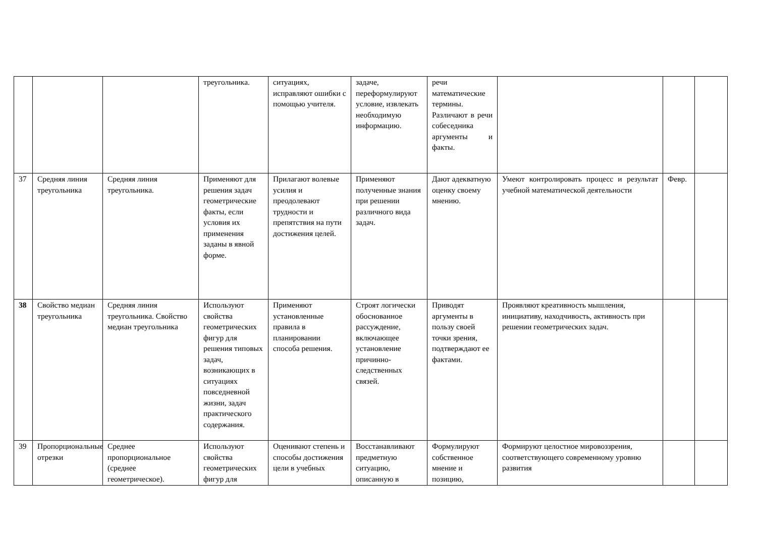| | | | треугольника. | ситуациях, исправляют ошибки с помощью учителя. | задаче, переформулируют условие, извлекать необходимую информацию. | речи математические термины. Различают в речи собеседника аргументы и факты. | | | |
| 37 | Средняя линия треугольника | Средняя линия треугольника. | Применяют для решения задач геометрические факты, если условия их применения заданы в явной форме. | Прилагают волевые усилия и преодолевают трудности и препятствия на пути достижения целей. | Применяют полученные знания при решении различного вида задач. | Дают адекватную оценку своему мнению. | Умеют контролировать процесс и результат учебной математической деятельности | Февр. | |
| 38 | Свойство медиан треугольника | Средняя линия треугольника. Свойство медиан треугольника | Используют свойства геометрических фигур для решения типовых задач, возникающих в ситуациях повседневной жизни, задач практического содержания. | Применяют установленные правила в планировании способа решения. | Строят логически обоснованное рассуждение, включающее установление причинно-следственных связей. | Приводят аргументы в пользу своей точки зрения, подтверждают ее фактами. | Проявляют креативность мышления, инициативу, находчивость, активность при решении геометрических задач. | | |
| 39 | Пропорциональные отрезки | Среднее пропорциональное (среднее геометрическое). | Используют свойства геометрических фигур для | Оценивают степень и способы достижения цели в учебных | Восстанавливают предметную ситуацию, описанную в | Формулируют собственное мнение и позицию, | Формируют целостное мировоззрения, соответствующего современному уровню развития | | |